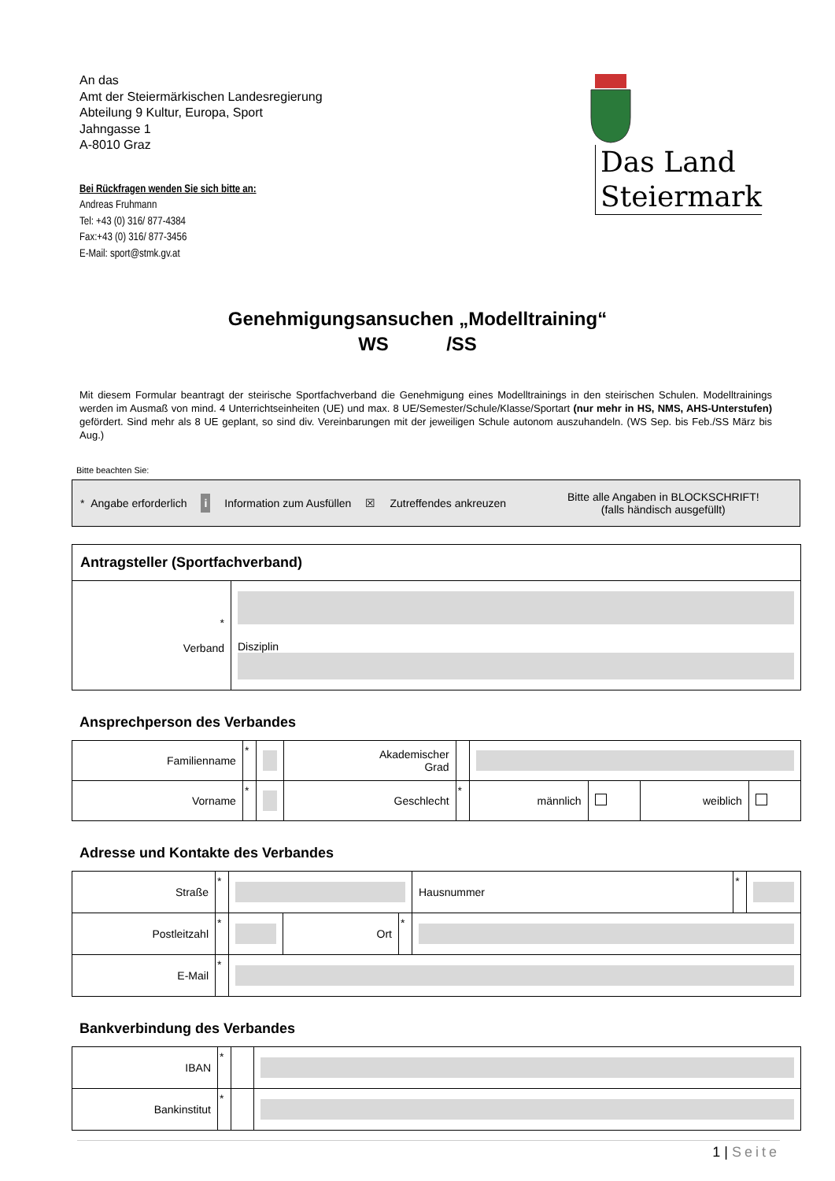An das
Amt der Steiermärkischen Landesregierung
Abteilung 9 Kultur, Europa, Sport
Jahngasse 1
A-8010 Graz
Das Land
Steiermark
Bei Rückfragen wenden Sie sich bitte an:
Andreas Fruhmann
Tel: +43 (0) 316/ 877-4384
Fax:+43 (0) 316/ 877-3456
E-Mail: sport@stmk.gv.at
Genehmigungsansuchen „Modelltraining“
WS /SS
Mit diesem Formular beantragt der steirische Sportfachverband die Genehmigung eines Modelltrainings in den steirischen Schulen. Modelltrainings werden im Ausmaß von mind. 4 Unterrichtseinheiten (UE) und max. 8 UE/Semester/Schule/Klasse/Sportart (nur mehr in HS, NMS, AHS-Unterstufen) gefördert. Sind mehr als 8 UE geplant, so sind div. Vereinbarungen mit der jeweiligen Schule autonom auszuhandeln. (WS Sep. bis Feb./SS März bis Aug.)
Bitte beachten Sie:
* Angabe erforderlich i Information zum Ausfüllen ☒ Zutreffendes ankreuzen Bitte alle Angaben in BLOCKSCHRIFT!
(falls händisch ausgefüllt)
| Antragsteller (Sportfachverband) | |
| * Verband | Disziplin |
Ansprechperson des Verbandes
| Familienname | * | | Akademischer Grad | | | | | |
| Vorname | * | | Geschlecht | * | männlich | | weiblich | |
Adresse und Kontakte des Verbandes
| Straße | * | | | | Hausnummer | * | |
| Postleitzahl | * | | Ort | * | | | |
| E-Mail | * | | | | | | |
Bankverbindung des Verbandes
| IBAN | * | | |
| Bankinstitut | * | | |
1 | Seite